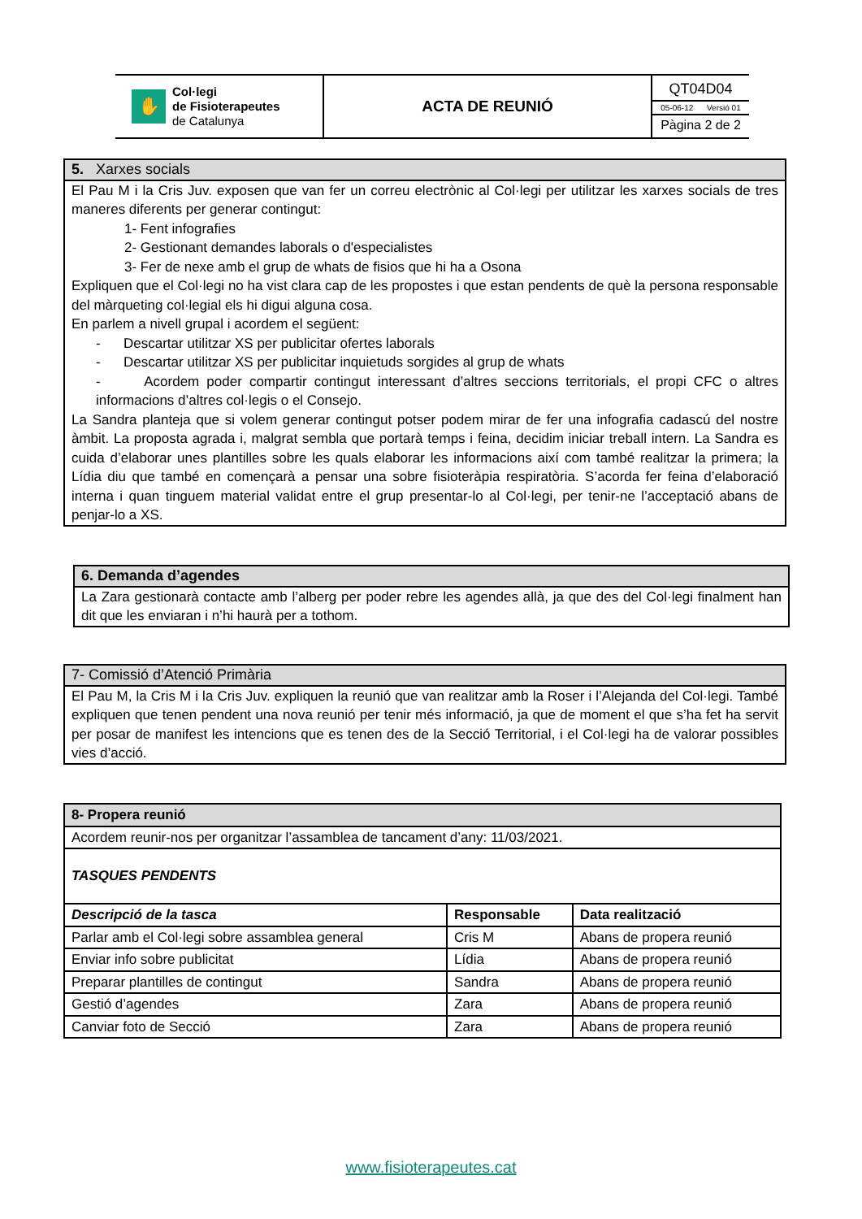| ✋ Col·legi de Fisioterapeutes de Catalunya | ACTA DE REUNIÓ | QT04D04 05-06-12 Versió 01 Pàgina 2 de 2 |
5. Xarxes socials
El Pau M i la Cris Juv. exposen que van fer un correu electrònic al Col·legi per utilitzar les xarxes socials de tres maneres diferents per generar contingut:
1- Fent infografies
2- Gestionant demandes laborals o d'especialistes
3- Fer de nexe amb el grup de whats de fisios que hi ha a Osona
Expliquen que el Col·legi no ha vist clara cap de les propostes i que estan pendents de què la persona responsable del màrqueting col·legial els hi digui alguna cosa.
En parlem a nivell grupal i acordem el següent:
- Descartar utilitzar XS per publicitar ofertes laborals
- Descartar utilitzar XS per publicitar inquietuds sorgides al grup de whats
- Acordem poder compartir contingut interessant d’altres seccions territorials, el propi CFC o altres informacions d’altres col·legis o el Consejo.
La Sandra planteja que si volem generar contingut potser podem mirar de fer una infografia cadascú del nostre àmbit. La proposta agrada i, malgrat sembla que portarà temps i feina, decidim iniciar treball intern. La Sandra es cuida d’elaborar unes plantilles sobre les quals elaborar les informacions així com també realitzar la primera; la Lídia diu que també en començarà a pensar una sobre fisioteràpia respiratòria. S’acorda fer feina d’elaboració interna i quan tinguem material validat entre el grup presentar-lo al Col·legi, per tenir-ne l’acceptació abans de penjar-lo a XS.
6. Demanda d’agendes
La Zara gestionarà contacte amb l’alberg per poder rebre les agendes allà, ja que des del Col·legi finalment han dit que les enviaran i n’hi haurà per a tothom.
7- Comissió d’Atenció Primària
El Pau M, la Cris M i la Cris Juv. expliquen la reunió que van realitzar amb la Roser i l’Alejanda del Col·legi. També expliquen que tenen pendent una nova reunió per tenir més informació, ja que de moment el que s’ha fet ha servit per posar de manifest les intencions que es tenen des de la Secció Territorial, i el Col·legi ha de valorar possibles vies d’acció.
| 8- Propera reunió | | |
| Acordem reunir-nos per organitzar l’assamblea de tancament d’any: 11/03/2021. | | |
| TASQUES PENDENTS | | |
| Descripció de la tasca | Responsable | Data realització |
| Parlar amb el Col·legi sobre assamblea general | Cris M | Abans de propera reunió |
| Enviar info sobre publicitat | Lídia | Abans de propera reunió |
| Preparar plantilles de contingut | Sandra | Abans de propera reunió |
| Gestió d’agendes | Zara | Abans de propera reunió |
| Canviar foto de Secció | Zara | Abans de propera reunió |
www.fisioterapeutes.cat